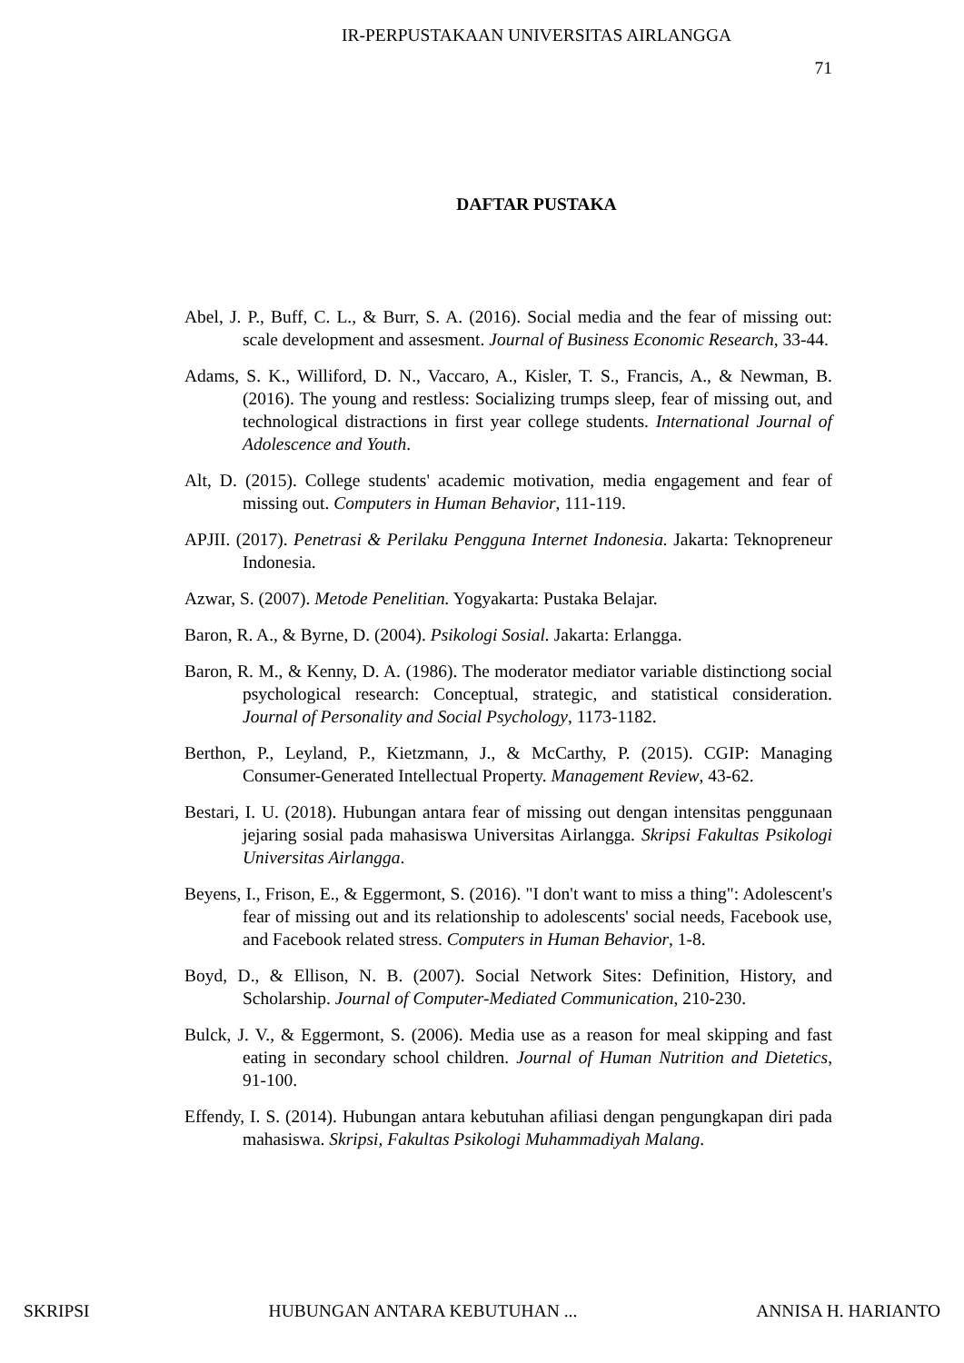IR-PERPUSTAKAAN UNIVERSITAS AIRLANGGA
71
DAFTAR PUSTAKA
Abel, J. P., Buff, C. L., & Burr, S. A. (2016). Social media and the fear of missing out: scale development and assesment. Journal of Business Economic Research, 33-44.
Adams, S. K., Williford, D. N., Vaccaro, A., Kisler, T. S., Francis, A., & Newman, B. (2016). The young and restless: Socializing trumps sleep, fear of missing out, and technological distractions in first year college students. International Journal of Adolescence and Youth.
Alt, D. (2015). College students' academic motivation, media engagement and fear of missing out. Computers in Human Behavior, 111-119.
APJII. (2017). Penetrasi & Perilaku Pengguna Internet Indonesia. Jakarta: Teknopreneur Indonesia.
Azwar, S. (2007). Metode Penelitian. Yogyakarta: Pustaka Belajar.
Baron, R. A., & Byrne, D. (2004). Psikologi Sosial. Jakarta: Erlangga.
Baron, R. M., & Kenny, D. A. (1986). The moderator mediator variable distinctiong social psychological research: Conceptual, strategic, and statistical consideration. Journal of Personality and Social Psychology, 1173-1182.
Berthon, P., Leyland, P., Kietzmann, J., & McCarthy, P. (2015). CGIP: Managing Consumer-Generated Intellectual Property. Management Review, 43-62.
Bestari, I. U. (2018). Hubungan antara fear of missing out dengan intensitas penggunaan jejaring sosial pada mahasiswa Universitas Airlangga. Skripsi Fakultas Psikologi Universitas Airlangga.
Beyens, I., Frison, E., & Eggermont, S. (2016). "I don't want to miss a thing": Adolescent's fear of missing out and its relationship to adolescents' social needs, Facebook use, and Facebook related stress. Computers in Human Behavior, 1-8.
Boyd, D., & Ellison, N. B. (2007). Social Network Sites: Definition, History, and Scholarship. Journal of Computer-Mediated Communication, 210-230.
Bulck, J. V., & Eggermont, S. (2006). Media use as a reason for meal skipping and fast eating in secondary school children. Journal of Human Nutrition and Dietetics, 91-100.
Effendy, I. S. (2014). Hubungan antara kebutuhan afiliasi dengan pengungkapan diri pada mahasiswa. Skripsi, Fakultas Psikologi Muhammadiyah Malang.
SKRIPSI HUBUNGAN ANTARA KEBUTUHAN ... ANNISA H. HARIANTO